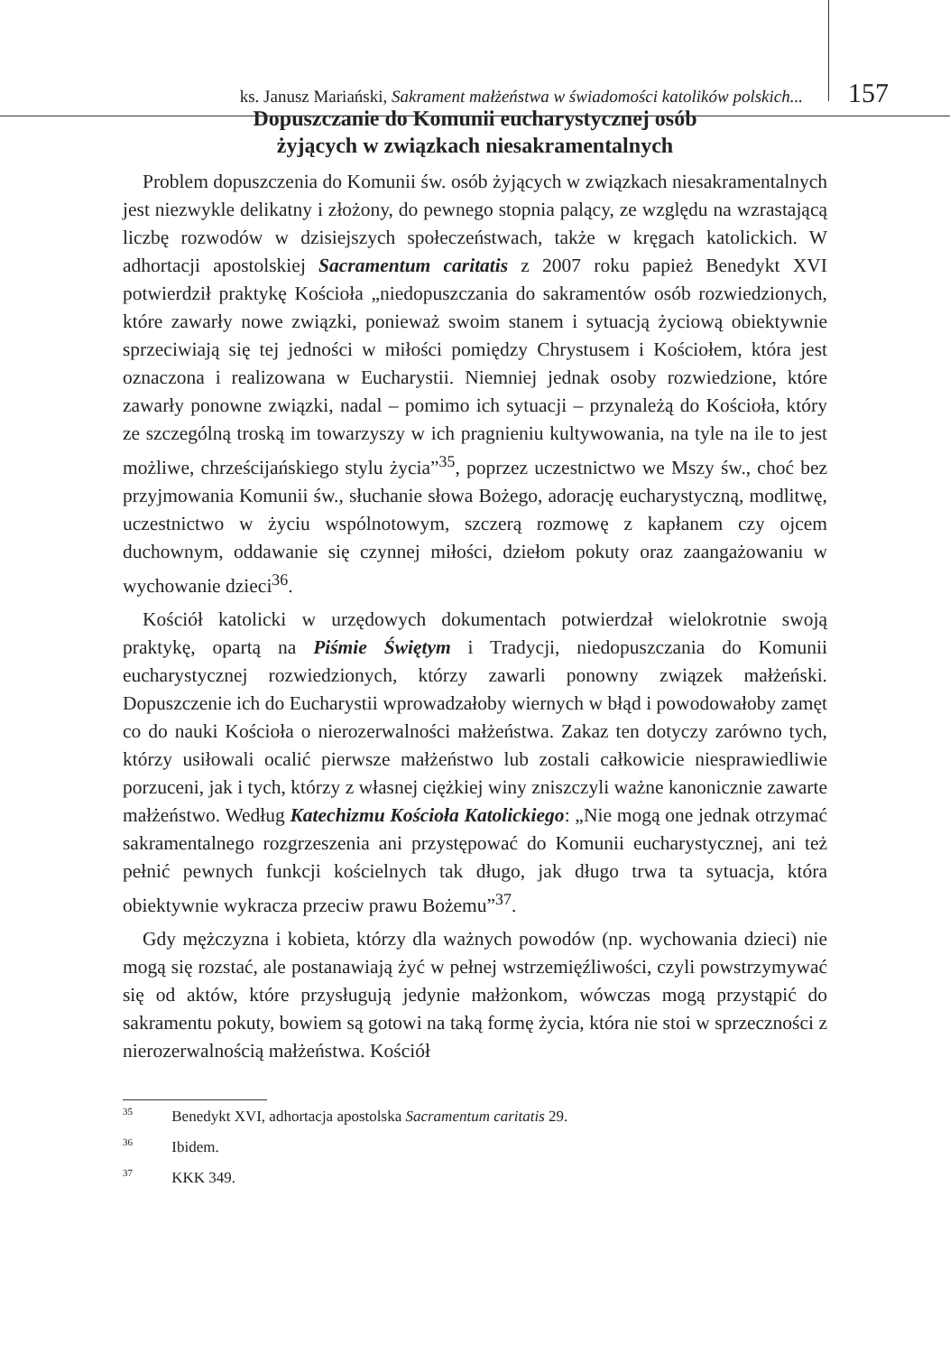ks. Janusz Mariański, Sakrament małżeństwa w świadomości katolików polskich... 157
Dopuszczanie do Komunii eucharystycznej osób
żyjących w związkach niesakramentalnych
Problem dopuszczenia do Komunii św. osób żyjących w związkach niesakramentalnych jest niezwykle delikatny i złożony, do pewnego stopnia palący, ze względu na wzrastającą liczbę rozwodów w dzisiejszych społeczeństwach, także w kręgach katolickich. W adhortacji apostolskiej Sacramentum caritatis z 2007 roku papież Benedykt XVI potwierdził praktykę Kościoła „niedopuszczania do sakramentów osób rozwiedzionych, które zawarły nowe związki, ponieważ swoim stanem i sytuacją życiową obiektywnie sprzeciwiają się tej jedności w miłości pomiędzy Chrystusem i Kościołem, która jest oznaczona i realizowana w Eucharystii. Niemniej jednak osoby rozwiedzione, które zawarły ponowne związki, nadal – pomimo ich sytuacji – przynależą do Kościoła, który ze szczególną troską im towarzyszy w ich pragnieniu kultywowania, na tyle na ile to jest możliwe, chrześcijańskiego stylu życia”<sup>35</sup>, poprzez uczestnictwo we Mszy św., choć bez przyjmowania Komunii św., słuchanie słowa Bożego, adorację eucharystyczną, modlitwę, uczestnictwo w życiu wspólnotowym, szczerą rozmowę z kapłanem czy ojcem duchownym, oddawanie się czynnej miłości, dziełom pokuty oraz zaangażowaniu w wychowanie dzieci<sup>36</sup>.
Kościół katolicki w urzędowych dokumentach potwierdzał wielokrotnie swoją praktykę, opartą na Piśmie Świętym i Tradycji, niedopuszczania do Komunii eucharystycznej rozwiedzionych, którzy zawarli ponowny związek małżeński. Dopuszczenie ich do Eucharystii wprowadzałoby wiernych w błąd i powodowałoby zamęt co do nauki Kościoła o nierozerwalności małżeństwa. Zakaz ten dotyczy zarówno tych, którzy usiłowali ocalić pierwsze małżeństwo lub zostali całkowicie niesprawiedliwie porzuceni, jak i tych, którzy z własnej ciężkiej winy zniszczyli ważne kanonicznie zawarte małżeństwo. Według Katechizmu Kościoła Katolickiego: „Nie mogą one jednak otrzymać sakramentalnego rozgrzeszenia ani przystępować do Komunii eucharystycznej, ani też pełnić pewnych funkcji kościelnych tak długo, jak długo trwa ta sytuacja, która obiektywnie wykracza przeciw prawu Bożemu”<sup>37</sup>.
Gdy mężczyzna i kobieta, którzy dla ważnych powodów (np. wychowania dzieci) nie mogą się rozstać, ale postanawiają żyć w pełnej wstrzemięźliwości, czyli powstrzymywać się od aktów, które przysługują jedynie małżonkom, wówczas mogą przystąpić do sakramentu pokuty, bowiem są gotowi na taką formę życia, która nie stoi w sprzeczności z nierozerwalnością małżeństwa. Kościół
<sup>35</sup> Benedykt XVI, adhortacja apostolska Sacramentum caritatis 29.
<sup>36</sup> Ibidem.
<sup>37</sup> KKK 349.